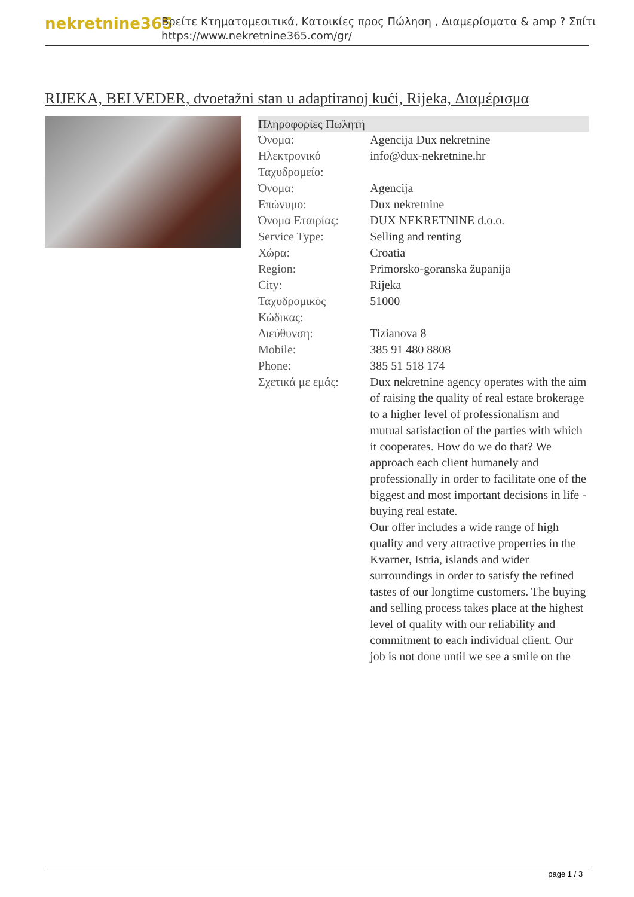nekretnine365
Βρείτε Κτηματομεσιτικά, Κατοικίες προς Πώληση , Διαμερίσματα & amp ? Σπίτι
https://www.nekretnine365.com/gr/
RIJEKA, BELVEDER, dvoetažni stan u adaptiranoj kući, Rijeka, Διαμέρισμα
| Πληροφορίες Πωλητή | |
| --- | --- |
| Όνομα: | Agencija Dux nekretnine |
| Ηλεκτρονικό Ταχυδρομείο: | info@dux-nekretnine.hr |
| Όνομα: | Agencija |
| Επώνυμο: | Dux nekretnine |
| Όνομα Εταιρίας: | DUX NEKRETNINE d.o.o. |
| Service Type: | Selling and renting |
| Χώρα: | Croatia |
| Region: | Primorsko-goranska županija |
| City: | Rijeka |
| Ταχυδρομικός Κώδικας: | 51000 |
| Διεύθυνση: | Tizianova 8 |
| Mobile: | 385 91 480 8808 |
| Phone: | 385 51 518 174 |
| Σχετικά με εμάς: | Dux nekretnine agency operates with the aim of raising the quality of real estate brokerage to a higher level of professionalism and mutual satisfaction of the parties with which it cooperates. How do we do that? We approach each client humanely and professionally in order to facilitate one of the biggest and most important decisions in life - buying real estate. Our offer includes a wide range of high quality and very attractive properties in the Kvarner, Istria, islands and wider surroundings in order to satisfy the refined tastes of our longtime customers. The buying and selling process takes place at the highest level of quality with our reliability and commitment to each individual client. Our job is not done until we see a smile on the |
page 1 / 3